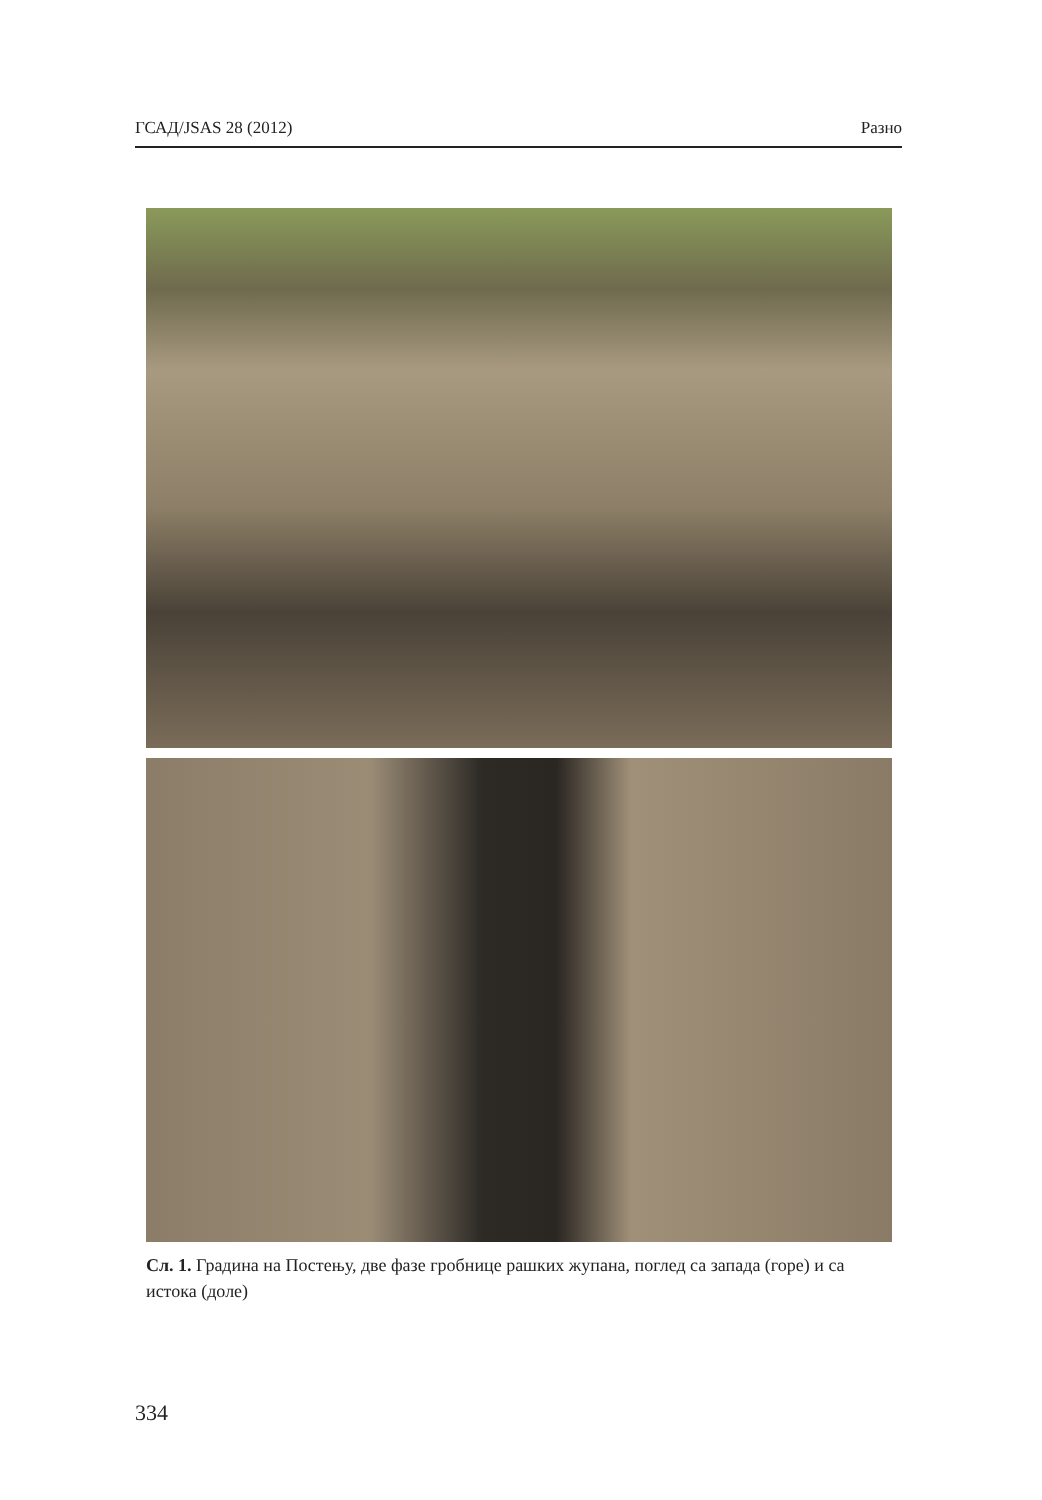ГСАД/JSAS 28 (2012) Разно
Сл. 1. Градина на Постењу, две фазе гробнице рашких жупана, поглед са запада (горе) и са истока (доле)
334